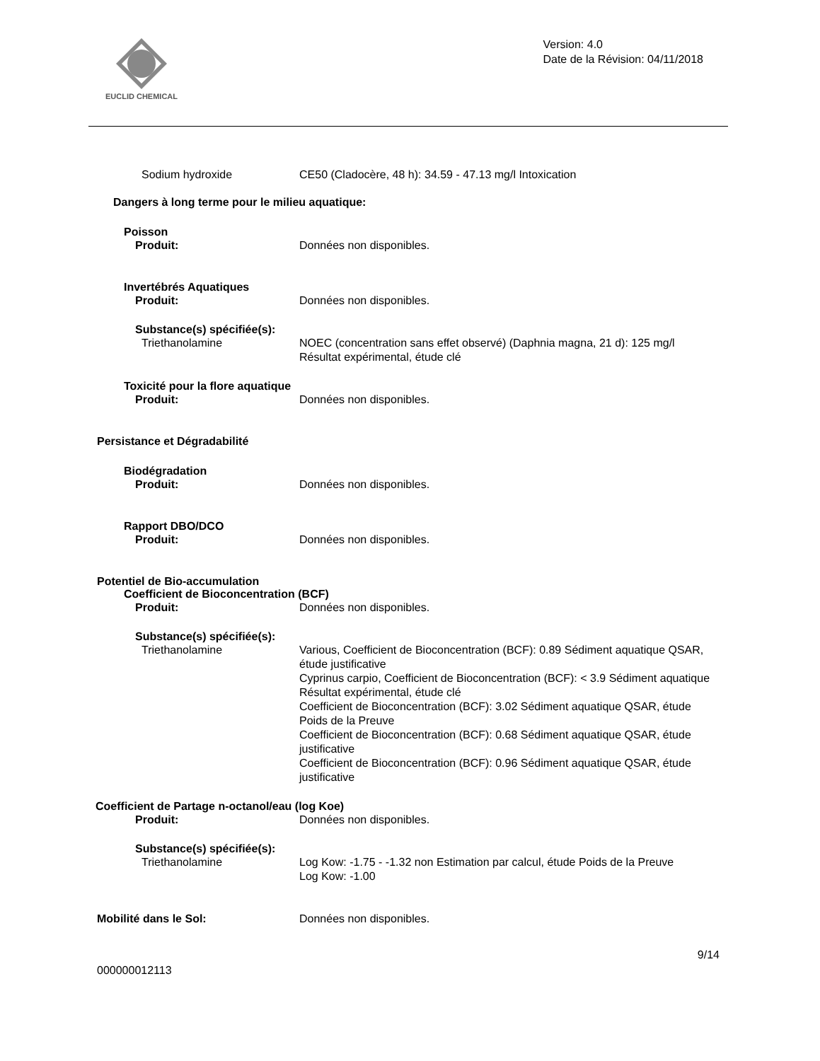EUCLID CHEMICAL
Version: 4.0
Date de la Révision: 04/11/2018
Sodium hydroxide CE50 (Cladocère, 48 h): 34.59 - 47.13 mg/l Intoxication
Dangers à long terme pour le milieu aquatique:
Poisson
Produit: Données non disponibles.
Invertébrés Aquatiques
Produit: Données non disponibles.
Substance(s) spécifiée(s):
Triethanolamine NOEC (concentration sans effet observé) (Daphnia magna, 21 d): 125 mg/l Résultat expérimental, étude clé
Toxicité pour la flore aquatique
Produit: Données non disponibles.
Persistance et Dégradabilité
Biodégradation
Produit: Données non disponibles.
Rapport DBO/DCO
Produit: Données non disponibles.
Potentiel de Bio-accumulation
Coefficient de Bioconcentration (BCF)
Produit: Données non disponibles.
Substance(s) spécifiée(s):
Triethanolamine Various, Coefficient de Bioconcentration (BCF): 0.89 Sédiment aquatique QSAR, étude justificative
Cyprinus carpio, Coefficient de Bioconcentration (BCF): < 3.9 Sédiment aquatique Résultat expérimental, étude clé
Coefficient de Bioconcentration (BCF): 3.02 Sédiment aquatique QSAR, étude Poids de la Preuve
Coefficient de Bioconcentration (BCF): 0.68 Sédiment aquatique QSAR, étude justificative
Coefficient de Bioconcentration (BCF): 0.96 Sédiment aquatique QSAR, étude justificative
Coefficient de Partage n-octanol/eau (log Koe)
Produit: Données non disponibles.
Substance(s) spécifiée(s):
Triethanolamine Log Kow: -1.75 - -1.32 non Estimation par calcul, étude Poids de la Preuve
Log Kow: -1.00
Mobilité dans le Sol: Données non disponibles.
9/14
000000012113